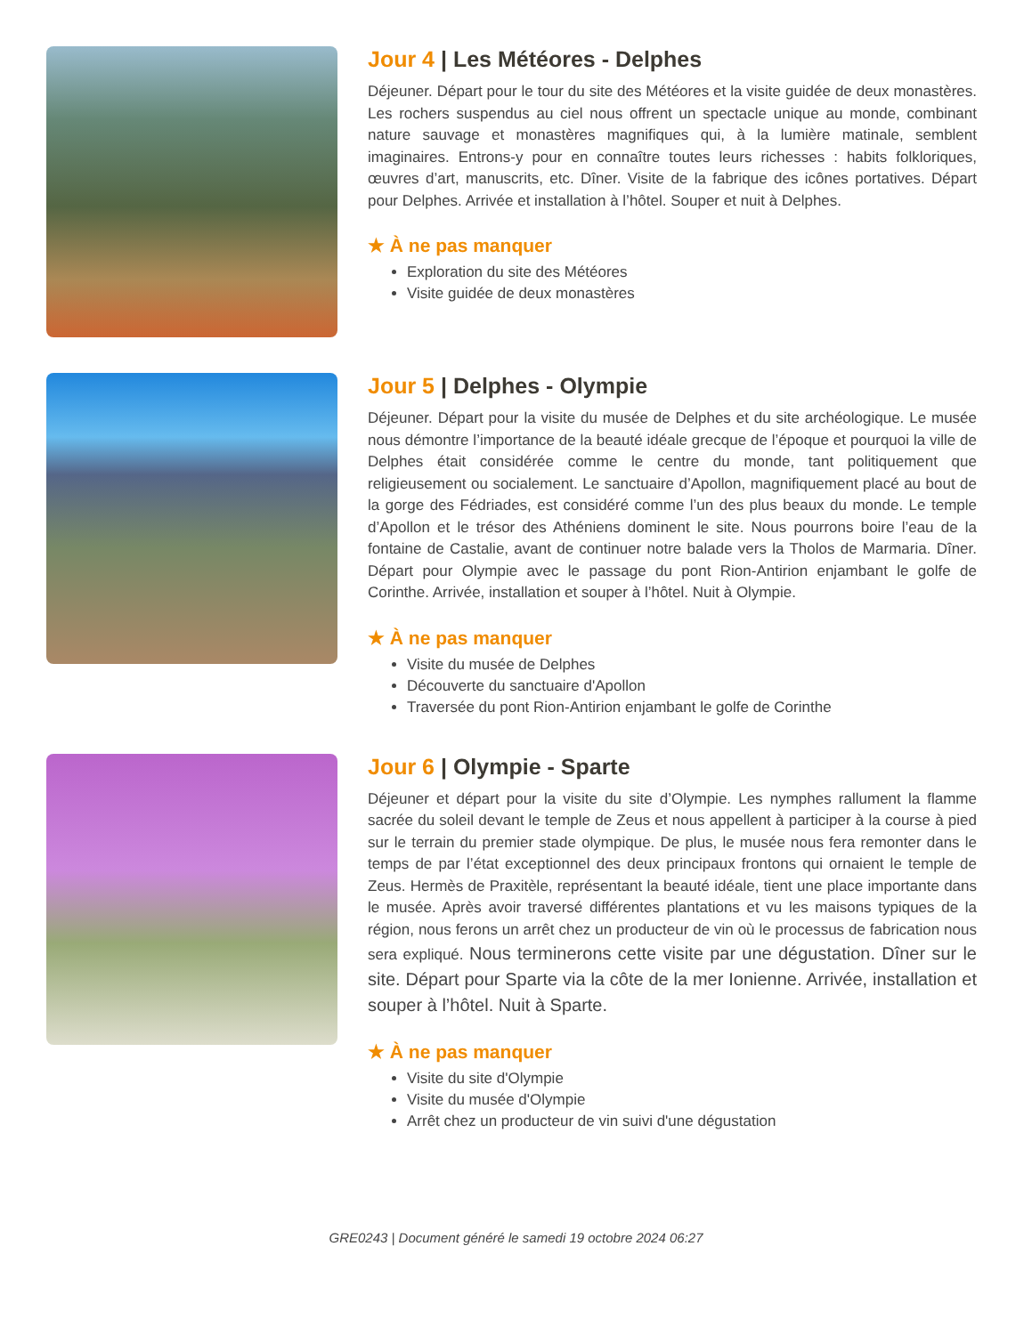Jour 4 | Les Météores - Delphes
Déjeuner. Départ pour le tour du site des Météores et la visite guidée de deux monastères. Les rochers suspendus au ciel nous offrent un spectacle unique au monde, combinant nature sauvage et monastères magnifiques qui, à la lumière matinale, semblent imaginaires. Entrons-y pour en connaître toutes leurs richesses : habits folkloriques, œuvres d’art, manuscrits, etc. Dîner. Visite de la fabrique des icônes portatives. Départ pour Delphes. Arrivée et installation à l’hôtel. Souper et nuit à Delphes.
★ À ne pas manquer
Exploration du site des Météores
Visite guidée de deux monastères
Jour 5 | Delphes - Olympie
Déjeuner. Départ pour la visite du musée de Delphes et du site archéologique. Le musée nous démontre l’importance de la beauté idéale grecque de l’époque et pourquoi la ville de Delphes était considérée comme le centre du monde, tant politiquement que religieusement ou socialement. Le sanctuaire d’Apollon, magnifiquement placé au bout de la gorge des Fédriades, est considéré comme l’un des plus beaux du monde. Le temple d’Apollon et le trésor des Athéniens dominent le site. Nous pourrons boire l’eau de la fontaine de Castalie, avant de continuer notre balade vers la Tholos de Marmaria. Dîner. Départ pour Olympie avec le passage du pont Rion-Antirion enjambant le golfe de Corinthe. Arrivée, installation et souper à l’hôtel. Nuit à Olympie.
★ À ne pas manquer
Visite du musée de Delphes
Découverte du sanctuaire d'Apollon
Traversée du pont Rion-Antirion enjambant le golfe de Corinthe
Jour 6 | Olympie - Sparte
Déjeuner et départ pour la visite du site d’Olympie. Les nymphes rallument la flamme sacrée du soleil devant le temple de Zeus et nous appellent à participer à la course à pied sur le terrain du premier stade olympique. De plus, le musée nous fera remonter dans le temps de par l’état exceptionnel des deux principaux frontons qui ornaient le temple de Zeus. Hermès de Praxitèle, représentant la beauté idéale, tient une place importante dans le musée. Après avoir traversé différentes plantations et vu les maisons typiques de la région, nous ferons un arrêt chez un producteur de vin où le processus de fabrication nous sera expliqué. Nous terminerons cette visite par une dégustation. Dîner sur le site. Départ pour Sparte via la côte de la mer Ionienne. Arrivée, installation et souper à l’hôtel. Nuit à Sparte.
★ À ne pas manquer
Visite du site d'Olympie
Visite du musée d'Olympie
Arrêt chez un producteur de vin suivi d'une dégustation
GRE0243 | Document généré le samedi 19 octobre 2024 06:27